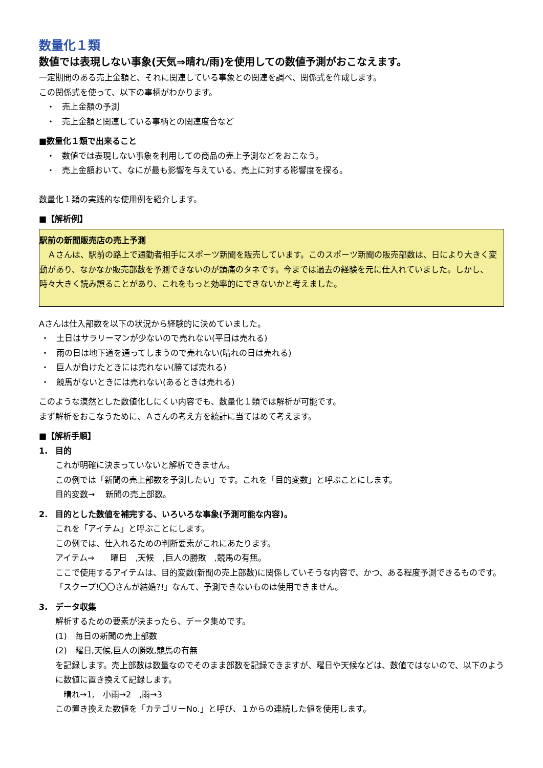数量化１類
数値では表現しない事象(天気⇒晴れ/雨)を使用しての数値予測がおこなえます。
一定期間のある売上金額と、それに関連している事象との関連を調べ、関係式を作成します。
この関係式を使って、以下の事柄がわかります。
・ 売上金額の予測
・ 売上金額と関連している事柄との関連度合など
■数量化１類で出来ること
・ 数値では表現しない事象を利用しての商品の売上予測などをおこなう。
・ 売上金額おいて、なにが最も影響を与えている、売上に対する影響度を探る。
数量化１類の実践的な使用例を紹介します。
■【解析例】
駅前の新聞販売店の売上予測
　Ａさんは、駅前の路上で通勤者相手にスポーツ新聞を販売しています。このスポーツ新聞の販売部数は、日により大きく変動があり、なかなか販売部数を予測できないのが頭痛のタネです。今までは過去の経験を元に仕入れていました。しかし、時々大きく読み誤ることがあり、これをもっと効率的にできないかと考えました。
Aさんは仕入部数を以下の状況から経験的に決めていました。
・ 土日はサラリーマンが少ないので売れない(平日は売れる)
・ 雨の日は地下道を通ってしまうので売れない(晴れの日は売れる)
・ 巨人が負けたときには売れない(勝てば売れる)
・ 競馬がないときには売れない(あるときは売れる)
このような漠然とした数値化しにくい内容でも、数量化１類では解析が可能です。
まず解析をおこなうために、Ａさんの考え方を統計に当てはめて考えます。
■【解析手順】
1. 目的
これが明確に決まっていないと解析できません。
この例では「新聞の売上部数を予測したい」です。これを「目的変数」と呼ぶことにします。
目的変数→　 新聞の売上部数。
2. 目的とした数値を補完する、いろいろな事象(予測可能な内容)。
これを「アイテム」と呼ぶことにします。
この例では、仕入れるための判断要素がこれにあたります。
アイテム→　　曜日　,天候　,巨人の勝敗　,競馬の有無。
ここで使用するアイテムは、目的変数(新聞の売上部数)に関係していそうな内容で、かつ、ある程度予測できるものです。「スクープ!〇〇さんが結婚?!」なんて、予測できないものは使用できません。
3. データ収集
解析するための要素が決まったら、データ集めです。
(1)　毎日の新聞の売上部数
(2)　曜日,天候,巨人の勝敗,競馬の有無
を記録します。売上部数は数量なのでそのまま部数を記録できますが、曜日や天候などは、数値ではないので、以下のように数値に置き換えて記録します。
　晴れ→1,　小雨→2　,雨→3
この置き換えた数値を「カテゴリーNo.」と呼び、１からの連続した値を使用します。